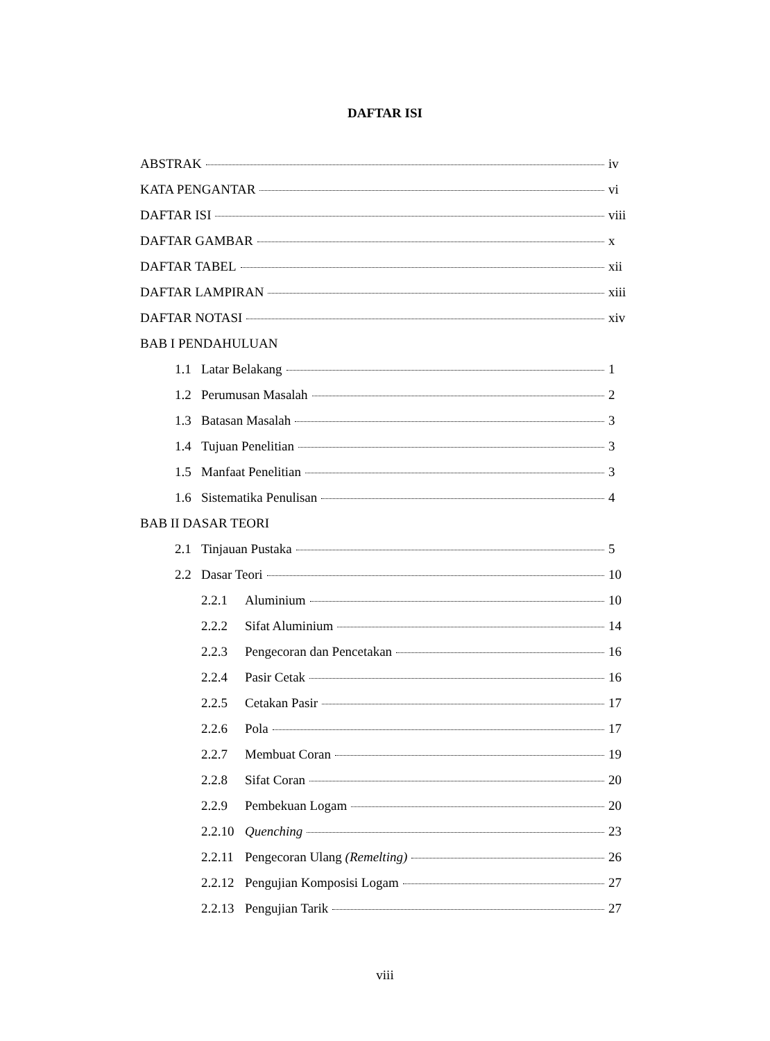DAFTAR ISI
ABSTRAK iv
KATA PENGANTAR vi
DAFTAR ISI viii
DAFTAR GAMBAR x
DAFTAR TABEL xii
DAFTAR LAMPIRAN xiii
DAFTAR NOTASI xiv
BAB I PENDAHULUAN
1.1 Latar Belakang 1
1.2 Perumusan Masalah 2
1.3 Batasan Masalah 3
1.4 Tujuan Penelitian 3
1.5 Manfaat Penelitian 3
1.6 Sistematika Penulisan 4
BAB II DASAR TEORI
2.1 Tinjauan Pustaka 5
2.2 Dasar Teori 10
2.2.1 Aluminium 10
2.2.2 Sifat Aluminium 14
2.2.3 Pengecoran dan Pencetakan 16
2.2.4 Pasir Cetak 16
2.2.5 Cetakan Pasir 17
2.2.6 Pola 17
2.2.7 Membuat Coran 19
2.2.8 Sifat Coran 20
2.2.9 Pembekuan Logam 20
2.2.10 Quenching 23
2.2.11 Pengecoran Ulang (Remelting) 26
2.2.12 Pengujian Komposisi Logam 27
2.2.13 Pengujian Tarik 27
viii